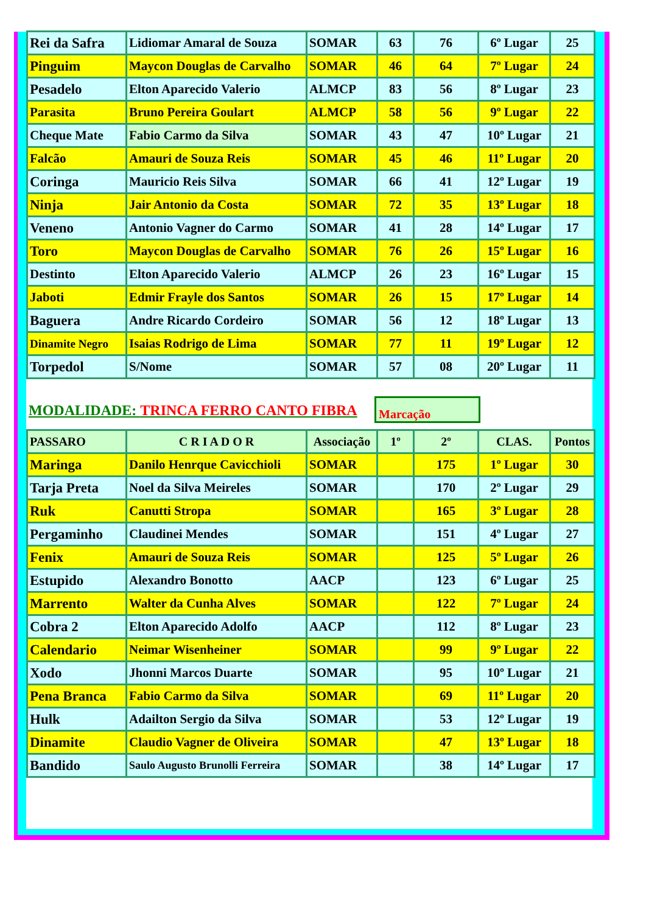| Rei da Safra | Lidiomar Amaral de Souza | SOMAR | 63 | 76 | 6º Lugar | 25 |
| Pinguim | Maycon Douglas de Carvalho | SOMAR | 46 | 64 | 7º Lugar | 24 |
| Pesadelo | Elton Aparecido Valerio | ALMCP | 83 | 56 | 8º Lugar | 23 |
| Parasita | Bruno Pereira Goulart | ALMCP | 58 | 56 | 9º Lugar | 22 |
| Cheque Mate | Fabio Carmo da Silva | SOMAR | 43 | 47 | 10º Lugar | 21 |
| Falcão | Amauri de Souza Reis | SOMAR | 45 | 46 | 11º Lugar | 20 |
| Coringa | Mauricio Reis Silva | SOMAR | 66 | 41 | 12º Lugar | 19 |
| Ninja | Jair Antonio da Costa | SOMAR | 72 | 35 | 13º Lugar | 18 |
| Veneno | Antonio Vagner do Carmo | SOMAR | 41 | 28 | 14º Lugar | 17 |
| Toro | Maycon Douglas de Carvalho | SOMAR | 76 | 26 | 15º Lugar | 16 |
| Destinto | Elton Aparecido Valerio | ALMCP | 26 | 23 | 16º Lugar | 15 |
| Jaboti | Edmir Frayle dos Santos | SOMAR | 26 | 15 | 17º Lugar | 14 |
| Baguera | Andre Ricardo Cordeiro | SOMAR | 56 | 12 | 18º Lugar | 13 |
| Dinamite Negro | Isaias Rodrigo de Lima | SOMAR | 77 | 11 | 19º Lugar | 12 |
| Torpedol | S/Nome | SOMAR | 57 | 08 | 20º Lugar | 11 |
MODALIDADE: TRINCA FERRO CANTO FIBRA
Marcação
| PASSARO | C R I A D O R | Associação | 1º | 2º | CLAS. | Pontos |
| --- | --- | --- | --- | --- | --- | --- |
| Maringa | Danilo Henrque Cavicchioli | SOMAR | | 175 | 1º Lugar | 30 |
| Tarja Preta | Noel da Silva Meireles | SOMAR | | 170 | 2º Lugar | 29 |
| Ruk | Canutti Stropa | SOMAR | | 165 | 3º Lugar | 28 |
| Pergaminho | Claudinei Mendes | SOMAR | | 151 | 4º Lugar | 27 |
| Fenix | Amauri de Souza Reis | SOMAR | | 125 | 5º Lugar | 26 |
| Estupido | Alexandro Bonotto | AACP | | 123 | 6º Lugar | 25 |
| Marrento | Walter da Cunha Alves | SOMAR | | 122 | 7º Lugar | 24 |
| Cobra 2 | Elton Aparecido Adolfo | AACP | | 112 | 8º Lugar | 23 |
| Calendario | Neimar Wisenheiner | SOMAR | | 99 | 9º Lugar | 22 |
| Xodo | Jhonni Marcos Duarte | SOMAR | | 95 | 10º Lugar | 21 |
| Pena Branca | Fabio Carmo da Silva | SOMAR | | 69 | 11º Lugar | 20 |
| Hulk | Adailton Sergio da Silva | SOMAR | | 53 | 12º Lugar | 19 |
| Dinamite | Claudio Vagner de Oliveira | SOMAR | | 47 | 13º Lugar | 18 |
| Bandido | Saulo Augusto Brunolli Ferreira | SOMAR | | 38 | 14º Lugar | 17 |